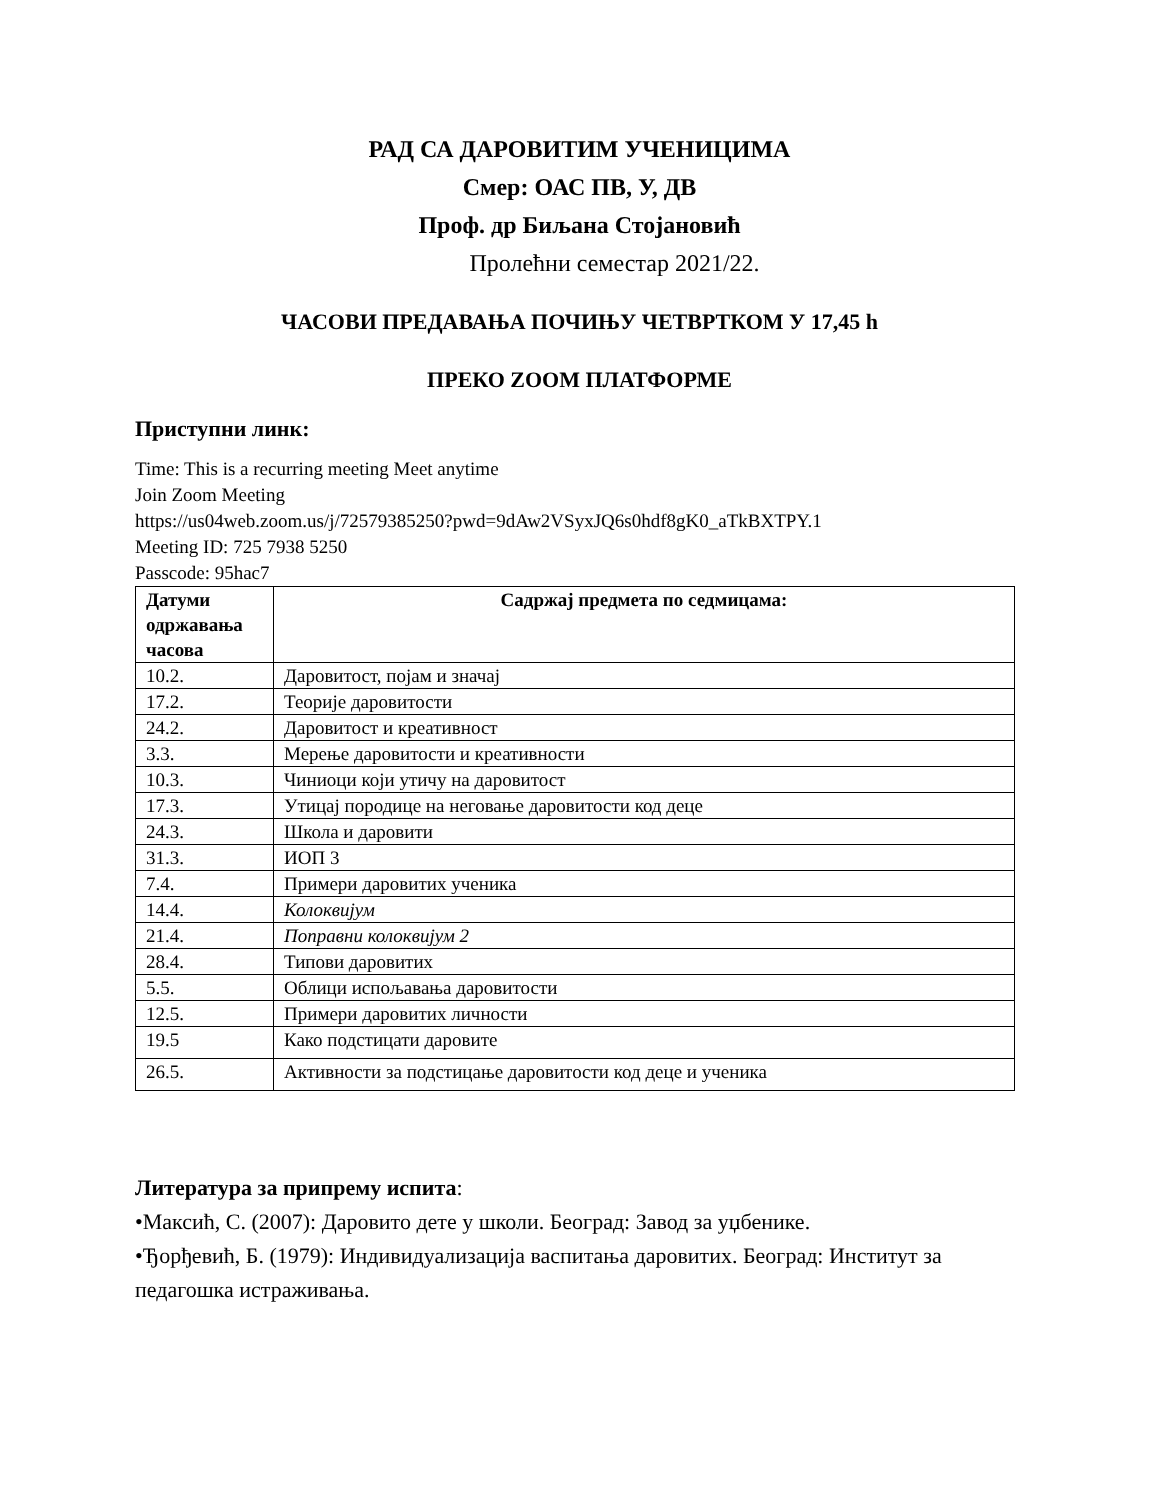РАД СА ДАРОВИТИМ УЧЕНИЦИМА
Смер: ОАС ПВ, У, ДВ
Проф. др Биљана Стојановић
Пролећни семестар 2021/22.
ЧАСОВИ ПРЕДАВАЊА ПОЧИЊУ ЧЕТВРТКОМ У 17,45 h
ПРЕКО ZOOM ПЛАТФОРМЕ
Приступни линк:
Time: This is a recurring meeting Meet anytime
Join Zoom Meeting
https://us04web.zoom.us/j/72579385250?pwd=9dAw2VSyxJQ6s0hdf8gK0_aTkBXTPY.1
Meeting ID: 725 7938 5250
Passcode: 95hac7
| Датуми одржавања часова | Садржај предмета по седмицама: |
| --- | --- |
| 10.2. | Даровитост, појам и значај |
| 17.2. | Теорије даровитости |
| 24.2. | Даровитост и креативност |
| 3.3. | Мерење даровитости и креативности |
| 10.3. | Чиниоци који утичу на даровитост |
| 17.3. | Утицај породице на неговање даровитости код деце |
| 24.3. | Школа и даровити |
| 31.3. | ИОП 3 |
| 7.4. | Примери даровитих ученика |
| 14.4. | Колоквијум |
| 21.4. | Поправни колоквијум 2 |
| 28.4. | Типови даровитих |
| 5.5. | Облици испољавања даровитости |
| 12.5. | Примери даровитих личности |
| 19.5 | Како подстицати даровите |
| 26.5. | Активности за подстицање даровитости код деце и ученика |
Литература за припрему испита:
•Максић, С. (2007): Даровито дете у школи. Београд: Завод за уџбенике.
•Ђорђевић, Б. (1979): Индивидуализација васпитања даровитих. Београд: Институт за педагошка истраживања.